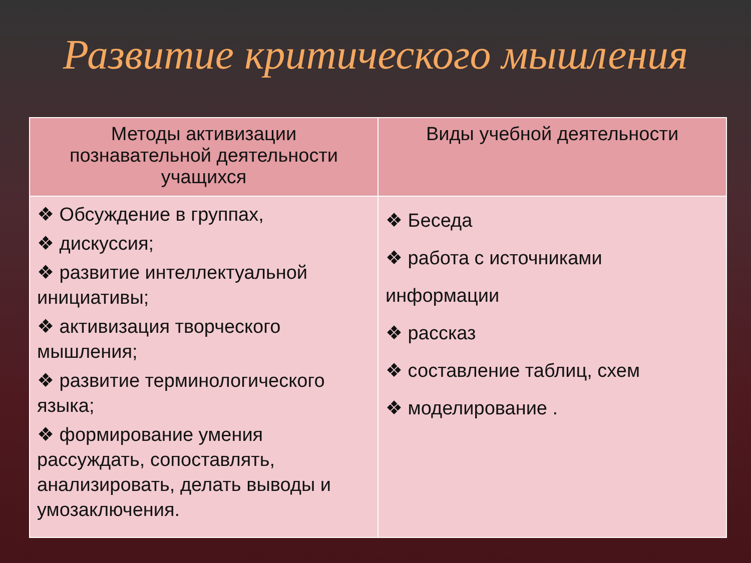Развитие критического мышления
| Методы активизации познавательной деятельности учащихся | Виды учебной деятельности |
| --- | --- |
| ❖ Обсуждение в группах, ❖ дискуссия; ❖ развитие интеллектуальной инициативы; ❖ активизация творческого мышления; ❖ развитие терминологического языка; ❖ формирование умения рассуждать, сопоставлять, анализировать, делать выводы и умозаключения. | ❖ Беседа ❖ работа с источниками информации ❖ рассказ ❖ составление таблиц, схем ❖ моделирование . |